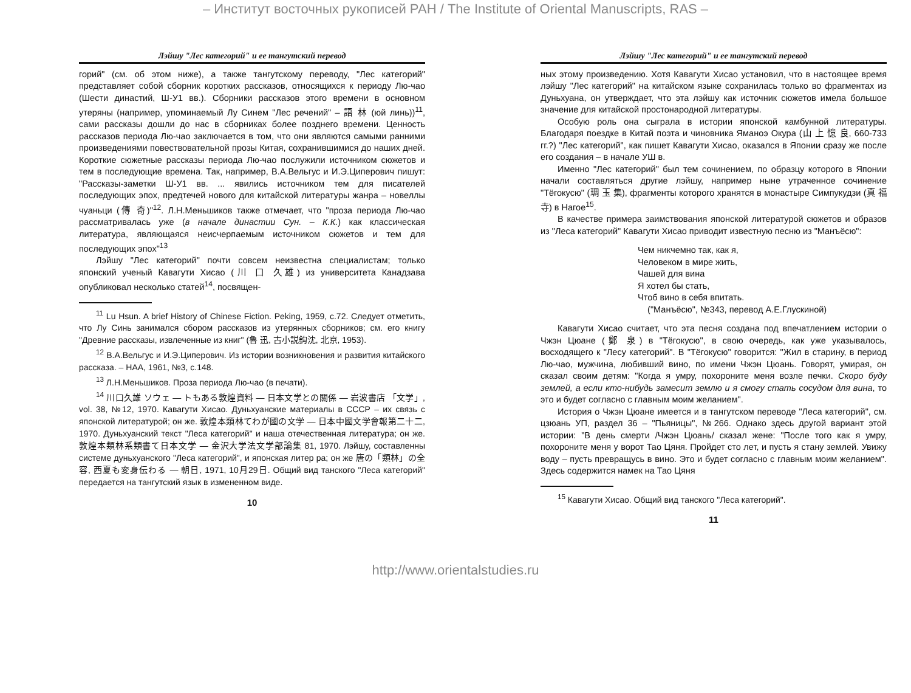– Институт восточных рукописей РАН / The Institute of Oriental Manuscripts, RAS –
Лэйшу "Лес категорий" и ее тангутский перевод
горий" (см. об этом ниже), а также тангутскому переводу, "Лес категорий" представляет собой сборник коротких рассказов, относящихся к периоду Лю-чао (Шести династий, Ш-У1 вв.). Сборники рассказов этого времени в основном утеряны (например, упоминаемый Лу Синем "Лес речений" – 語 林 (юй линь))<sup>11</sup>, сами рассказы дошли до нас в сборниках более позднего времени. Ценность рассказов периода Лю-чао заключается в том, что они являются самыми ранними произведениями повествовательной прозы Китая, сохранившимися до наших дней. Короткие сюжетные рассказы периода Лю-чао послужили источником сюжетов и тем в последующие времена. Так, например, В.А.Вельгус и И.Э.Циперович пишут: "Рассказы-заметки Ш-У1 вв. ... явились источником тем для писателей последующих эпох, предтечей нового для китайской литературы жанра – новеллы чуаньци (傳 奇)"<sup>12</sup>. Л.Н.Меньшиков также отмечает, что "проза периода Лю-чао рассматривалась уже (в начале династии Сун. – К.К.) как классическая литература, являющаяся неисчерпаемым источником сюжетов и тем для последующих эпох"<sup>13</sup>
Лэйшу "Лес категорий" почти совсем неизвестна специалистам; только японский ученый Кавагути Хисао (川 口 久雄) из университета Канадзава опубликовал несколько статей<sup>14</sup>, посвящен-
<sup>11</sup> Lu Hsun. A brief History of Chinese Fiction. Peking, 1959, с.72. Следует отметить, что Лу Синь занимался сбором рассказов из утерянных сборников; см. его книгу "Древние рассказы, извлеченные из книг" (魯 迅, 古小説鈎沈, 北京, 1953).
<sup>12</sup> В.А.Вельгус и И.Э.Циперович. Из истории возникновения и развития китайского рассказа. – НАА, 1961, №3, с.148.
<sup>13</sup> Л.Н.Меньшиков. Проза периода Лю-чао (в печати).
<sup>14</sup> 川口久雄 ソウェ — トもある敦煌資料 — 日本文学との關係 — 岩波書店 「文学」, vol. 38, №12, 1970. Кавагути Хисао. Дуньхуанские материалы в СССР – их связь с японской литературой; он же. 敦煌本類林てわが國の文学 — 日本中國文学會報第二十二, 1970. Дуньхуанский текст "Леса категорий" и наша отечественная литература; он же. 敦煌本類林系類書て日本文学 — 金沢大学法文学部論集 81, 1970. Лэйшу, составленны системе дуньхуанского "Леса категорий", и японская литер ра; он же 唐の「類林」の全容, 西夏も変身伝わる — 朝日, 1971, 10月29日. Общий вид танского "Леса категорий" передается на тангутский язык в измененном виде.
10
Лэйшу "Лес категорий" и ее тангутский перевод
ных этому произведению. Хотя Кавагути Хисао установил, что в настоящее время лэйшу "Лес категорий" на китайском языке сохранилась только во фрагментах из Дуньхуана, он утверждает, что эта лэйшу как источник сюжетов имела большое значение для китайской простонародной литературы.
Особую роль она сыграла в истории японской камбунной литературы. Благодаря поездке в Китай поэта и чиновника Яманоэ Окура (山 上 憶 良, 660-733 гг.?) "Лес категорий", как пишет Кавагути Хисао, оказался в Японии сразу же после его создания – в начале УШ в.
Именно "Лес категорий" был тем сочинением, по образцу которого в Японии начали составляться другие лэйшу, например ныне утраченное сочинение "Тёгокусю" (琱 玉 集), фрагменты которого хранятся в монастыре Симпукудзи (真 福 寺) в Нагое<sup>15</sup>.
В качестве примера заимствования японской литературой сюжетов и образов из "Леса категорий" Кавагути Хисао приводит известную песню из "Манъёсю":
Чем никчемно так, как я,
Человеком в мире жить,
Чашей для вина
Я хотел бы стать,
Чтоб вино в себя впитать.
("Манъёсю", №343, перевод А.Е.Глускиной)
Кавагути Хисао считает, что эта песня создана под впечатлением истории о Чжэн Цюане (鄭 泉) в "Тёгокусю", в свою очередь, как уже указывалось, восходящего к "Лесу категорий". В "Тёгокусю" говорится: "Жил в старину, в период Лю-чао, мужчина, любивший вино, по имени Чжэн Цюань. Говорят, умирая, он сказал своим детям: "Когда я умру, похороните меня возле печки. Скоро буду землей, а если кто-нибудь замесит землю и я смогу стать сосудом для вина, то это и будет согласно с главным моим желанием".
История о Чжэн Цюане имеется и в тангутском переводе "Леса категорий", см. цзюань УП, раздел 36 – "Пьяницы", №266. Однако здесь другой вариант этой истории: "В день смерти /Чжэн Цюань/ сказал жене: "После того как я умру, похороните меня у ворот Тао Цяня. Пройдет сто лет, и пусть я стану землей. Увижу воду – пусть превращусь в вино. Это и будет согласно с главным моим желанием". Здесь содержится намек на Тао Цяня
<sup>15</sup> Кавагути Хисао. Общий вид танского "Леса категорий".
11
http://www.orientalstudies.ru